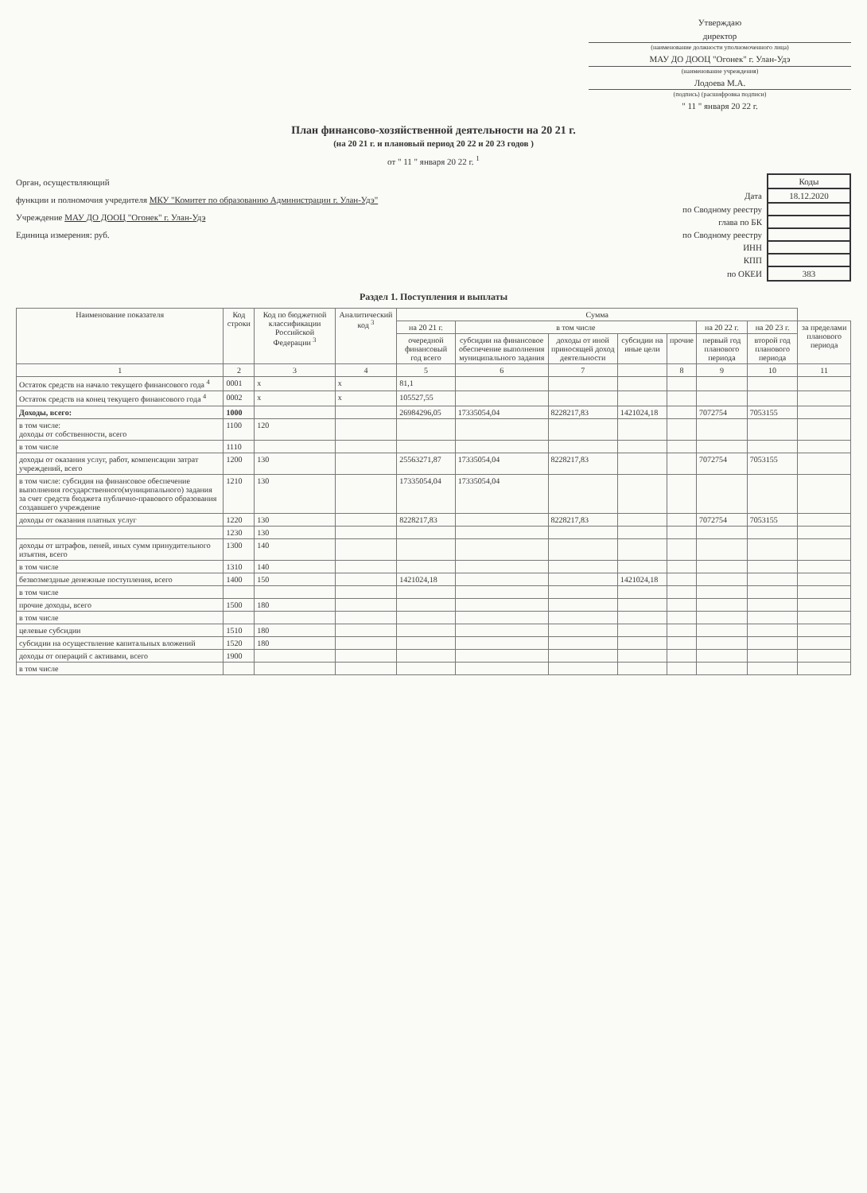Утверждаю
директор
(наименование должности уполномоченного лица)
МАУ ДО ДООЦ "Огонек" г. Улан-Удэ
(наименование учреждения)
Лодоева М.А.
(подпись) (расшифровка подписи)
" 11 " января 20 22 г.
План финансово-хозяйственной деятельности на 20 21 г.
(на 20 21 г. и плановый период 20 22 и 20 23 годов )
от " 11 " января 20 22 г. <sup>1</sup>
Орган, осуществляющий
функции и полномочия учредителя МКУ "Комитет по образованию Администрации г. Улан-Удэ"
Учреждение МАУ ДО ДООЦ "Огонек" г. Улан-Удэ
Единица измерения: руб.
| | Коды |
| Дата | 18.12.2020 |
| по Сводному реестру | |
| глава по БК | |
| по Сводному реестру | |
| ИНН | |
| КПП | |
| по ОКЕИ | 383 |
Раздел 1. Поступления и выплаты
| Наименование показателя | Код строки | Код по бюджетной классификации Российской Федерации <sup>3</sup> | Аналитический код <sup>3</sup> | Сумма | | | | | | | |
| --- | --- | --- | --- | --- | --- | --- | --- | --- | --- | --- | --- |
| | | | | на 20 21 г. | в том числе | | | | на 20 22 г. | на 20 23 г. | за пределами планового периода |
| | | | | очередной финансовый год всего | субсидии на финансовое обеспечение выполнения муниципального задания | доходы от иной приносящей доход деятельности | субсидии на иные цели | прочие | первый год планового периода | второй год планового периода | |
| 1 | 2 | 3 | 4 | 5 | 6 | 7 | | 8 | 9 | 10 | 11 |
| Остаток средств на начало текущего финансового года <sup>4</sup> | 0001 | x | x | 81,1 | | | | | | | |
| Остаток средств на конец текущего финансового года <sup>4</sup> | 0002 | x | x | 105527,55 | | | | | | | |
| Доходы, всего: | 1000 | | | 26984296,05 | 17335054,04 | 8228217,83 | 1421024,18 | | 7072754 | 7053155 | |
| в том числе: доходы от собственности, всего | 1100 | 120 | | | | | | | | | |
| в том числе | 1110 | | | | | | | | | | |
| доходы от оказания услуг, работ, компенсации затрат учреждений, всего | 1200 | 130 | | 25563271,87 | 17335054,04 | 8228217,83 | | | 7072754 | 7053155 | |
| в том числе: субсидия на финансовое обеспечение выполнения государственного(муниципального) задания за счет средств бюджета публично-правового образования создавшего учреждение | 1210 | 130 | | 17335054,04 | 17335054,04 | | | | | | |
| доходы от оказания платных услуг | 1220 | 130 | | 8228217,83 | | 8228217,83 | | | 7072754 | 7053155 | |
| | 1230 | 130 | | | | | | | | | |
| доходы от штрафов, пеней, иных сумм принудительного изъятия, всего | 1300 | 140 | | | | | | | | | |
| в том числе | 1310 | 140 | | | | | | | | | |
| безвозмездные денежные поступления, всего | 1400 | 150 | | 1421024,18 | | | 1421024,18 | | | | |
| в том числе | | | | | | | | | | | |
| прочие доходы, всего | 1500 | 180 | | | | | | | | | |
| в том числе | | | | | | | | | | | |
| целевые субсидии | 1510 | 180 | | | | | | | | | |
| субсидии на осуществление капитальных вложений | 1520 | 180 | | | | | | | | | |
| доходы от операций с активами, всего | 1900 | | | | | | | | | | |
| в том числе | | | | | | | | | | | |